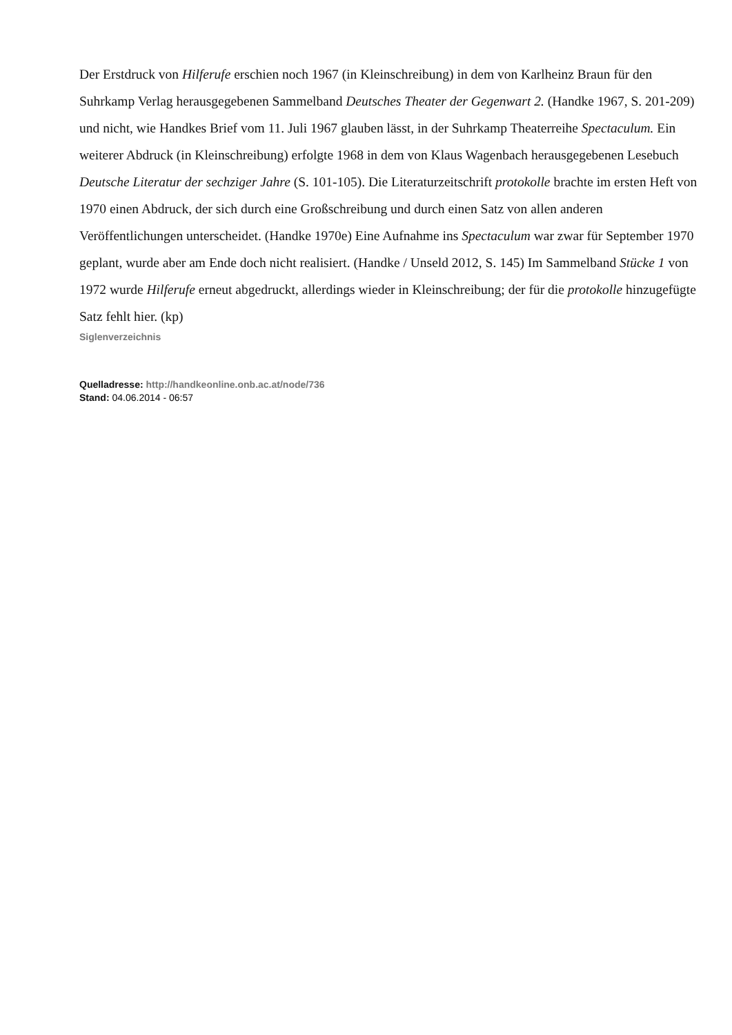Der Erstdruck von Hilferufe erschien noch 1967 (in Kleinschreibung) in dem von Karlheinz Braun für den Suhrkamp Verlag herausgegebenen Sammelband Deutsches Theater der Gegenwart 2. (Handke 1967, S. 201-209) und nicht, wie Handkes Brief vom 11. Juli 1967 glauben lässt, in der Suhrkamp Theaterreihe Spectaculum. Ein weiterer Abdruck (in Kleinschreibung) erfolgte 1968 in dem von Klaus Wagenbach herausgegebenen Lesebuch Deutsche Literatur der sechziger Jahre (S. 101-105). Die Literaturzeitschrift protokolle brachte im ersten Heft von 1970 einen Abdruck, der sich durch eine Großschreibung und durch einen Satz von allen anderen Veröffentlichungen unterscheidet. (Handke 1970e) Eine Aufnahme ins Spectaculum war zwar für September 1970 geplant, wurde aber am Ende doch nicht realisiert. (Handke / Unseld 2012, S. 145) Im Sammelband Stücke 1 von 1972 wurde Hilferufe erneut abgedruckt, allerdings wieder in Kleinschreibung; der für die protokolle hinzugefügte Satz fehlt hier. (kp)
Siglenverzeichnis
Quelladresse: http://handkeonline.onb.ac.at/node/736
Stand: 04.06.2014 - 06:57